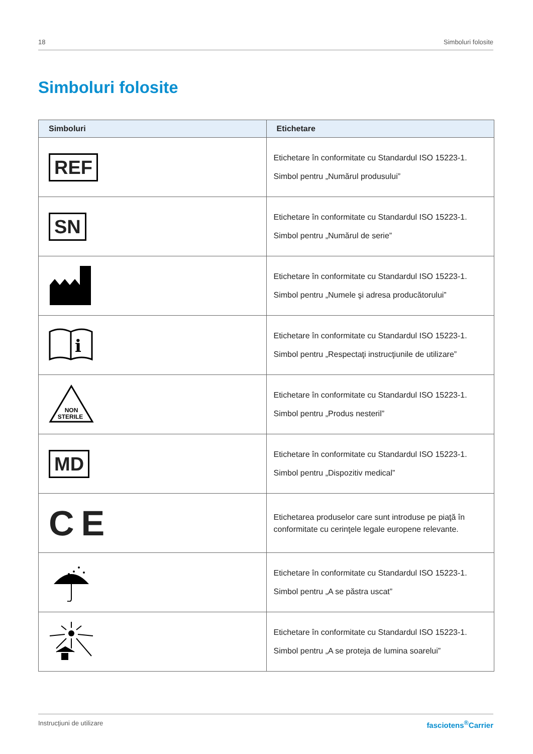18 Simboluri folosite
Simboluri folosite
| Simboluri | Etichetare |
| --- | --- |
| REF | Etichetare în conformitate cu Standardul ISO 15223-1. Simbol pentru „Numărul produsului” |
| SN | Etichetare în conformitate cu Standardul ISO 15223-1. Simbol pentru „Numărul de serie” |
| | Etichetare în conformitate cu Standardul ISO 15223-1. Simbol pentru „Numele şi adresa producătorului” |
| i | Etichetare în conformitate cu Standardul ISO 15223-1. Simbol pentru „Respectaţi instrucţiunile de utilizare” |
| NON STERILE | Etichetare în conformitate cu Standardul ISO 15223-1. Simbol pentru „Produs nesteril” |
| MD | Etichetare în conformitate cu Standardul ISO 15223-1. Simbol pentru „Dispozitiv medical” |
| C E | Etichetarea produselor care sunt introduse pe piaţă în conformitate cu cerinţele legale europene relevante. |
| | Etichetare în conformitate cu Standardul ISO 15223-1. Simbol pentru „A se păstra uscat” |
| | Etichetare în conformitate cu Standardul ISO 15223-1. Simbol pentru „A se proteja de lumina soarelui” |
Instrucţiuni de utilizare fasciotens<sup>®</sup>Carrier